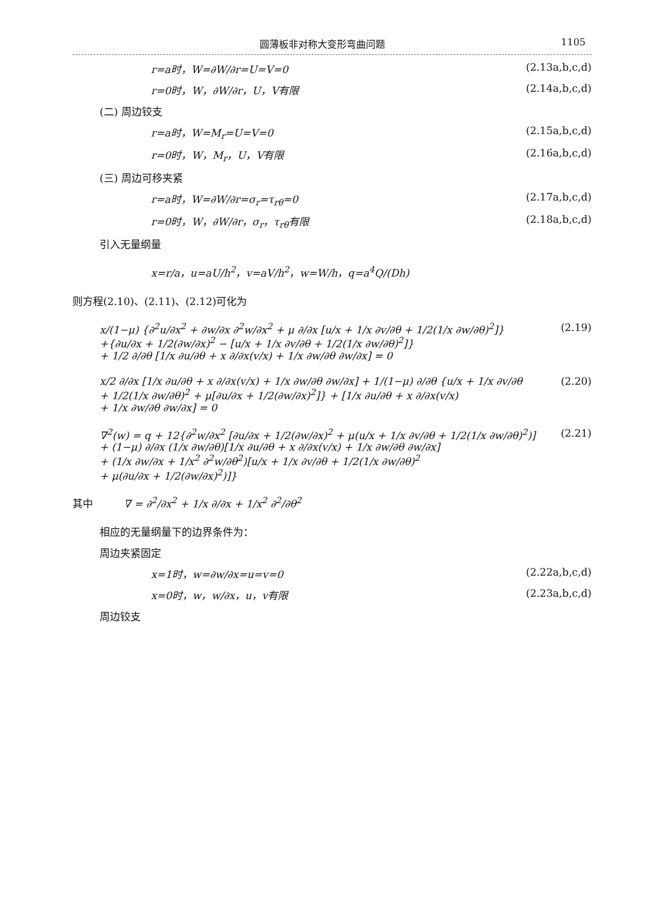圆薄板非对称大变形弯曲问题 1105
r=a时，W=∂W/∂r=U=V=0 (2.13a,b,c,d)
r=0时，W，∂W/∂r，U，V有限 (2.14a,b,c,d)
(二) 周边铰支
r=a时，W=M<sub>r</sub>=U=V=0 (2.15a,b,c,d)
r=0时，W，M<sub>r</sub>，U，V有限 (2.16a,b,c,d)
(三) 周边可移夹紧
r=a时，W=∂W/∂r=σ<sub>r</sub>=τ<sub>rθ</sub>=0 (2.17a,b,c,d)
r=0时，W，∂W/∂r，σ<sub>r</sub>，τ<sub>rθ</sub>有限 (2.18a,b,c,d)
引入无量纲量
x=r/a，u=aU/h<sup>2</sup>，v=aV/h<sup>2</sup>，w=W/h，q=a<sup>4</sup>Q/(Dh)
则方程(2.10)、(2.11)、(2.12)可化为
x/(1−μ) {∂<sup>2</sup>u/∂x<sup>2</sup> + ∂w/∂x ∂<sup>2</sup>w/∂x<sup>2</sup> + μ ∂/∂x [u/x + 1/x ∂v/∂θ + 1/2(1/x ∂w/∂θ)<sup>2</sup>]}
+{∂u/∂x + 1/2(∂w/∂x)<sup>2</sup> − [u/x + 1/x ∂v/∂θ + 1/2(1/x ∂w/∂θ)<sup>2</sup>]}
+ 1/2 ∂/∂θ [1/x ∂u/∂θ + x ∂/∂x(v/x) + 1/x ∂w/∂θ ∂w/∂x] = 0 (2.19)
x/2 ∂/∂x [1/x ∂u/∂θ + x ∂/∂x(v/x) + 1/x ∂w/∂θ ∂w/∂x] + 1/(1−μ) ∂/∂θ {u/x + 1/x ∂v/∂θ
+ 1/2(1/x ∂w/∂θ)<sup>2</sup> + μ[∂u/∂x + 1/2(∂w/∂x)<sup>2</sup>]} + [1/x ∂u/∂θ + x ∂/∂x(v/x)
+ 1/x ∂w/∂θ ∂w/∂x] = 0 (2.20)
∇<sup>2</sup>(w) = q + 12{∂<sup>2</sup>w/∂x<sup>2</sup> [∂u/∂x + 1/2(∂w/∂x)<sup>2</sup> + μ(u/x + 1/x ∂v/∂θ + 1/2(1/x ∂w/∂θ)<sup>2</sup>)]
+ (1−μ) ∂/∂x (1/x ∂w/∂θ)[1/x ∂u/∂θ + x ∂/∂x(v/x) + 1/x ∂w/∂θ ∂w/∂x]
+ (1/x ∂w/∂x + 1/x<sup>2</sup> ∂<sup>2</sup>w/∂θ<sup>2</sup>)[u/x + 1/x ∂v/∂θ + 1/2(1/x ∂w/∂θ)<sup>2</sup>
+ μ(∂u/∂x + 1/2(∂w/∂x)<sup>2</sup>)]} (2.21)
其中　　　∇ = ∂<sup>2</sup>/∂x<sup>2</sup> + 1/x ∂/∂x + 1/x<sup>2</sup> ∂<sup>2</sup>/∂θ<sup>2</sup>
相应的无量纲量下的边界条件为：
周边夹紧固定
x=1时，w=∂w/∂x=u=v=0 (2.22a,b,c,d)
x=0时，w，w/∂x，u，v有限 (2.23a,b,c,d)
周边铰支